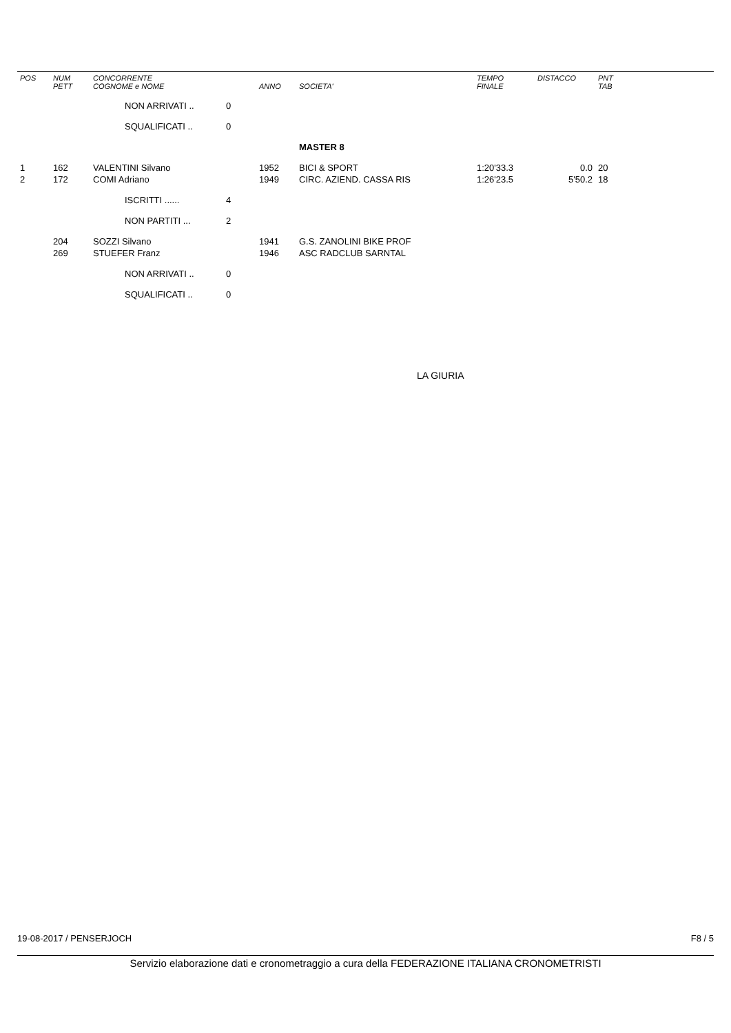| POS | NUM PETT | CONCORRENTE COGNOME e NOME | | ANNO | SOCIETA' | TEMPO FINALE | DISTACCO | PNT TAB |
| --- | --- | --- | --- | --- | --- | --- | --- | --- |
| | | NON ARRIVATI .. | 0 | | | | | |
| | | SQUALIFICATI .. | 0 | | | | | |
| | | | | | MASTER 8 | | | |
| 1 | 162 | VALENTINI Silvano | | 1952 | BICI & SPORT | 1:20'33.3 | 0.0 | 20 |
| 2 | 172 | COMI Adriano | | 1949 | CIRC. AZIEND. CASSA RIS | 1:26'23.5 | 5'50.2 | 18 |
| | | ISCRITTI ...... | 4 | | | | | |
| | | NON PARTITI ... | 2 | | | | | |
| | 204 | SOZZI Silvano | | 1941 | G.S. ZANOLINI BIKE PROF | | | |
| | 269 | STUEFER Franz | | 1946 | ASC RADCLUB SARNTAL | | | |
| | | NON ARRIVATI .. | 0 | | | | | |
| | | SQUALIFICATI .. | 0 | | | | | |
LA GIURIA
19-08-2017 / PENSERJOCH F8 / 5
Servizio elaborazione dati e cronometraggio a cura della FEDERAZIONE ITALIANA CRONOMETRISTI